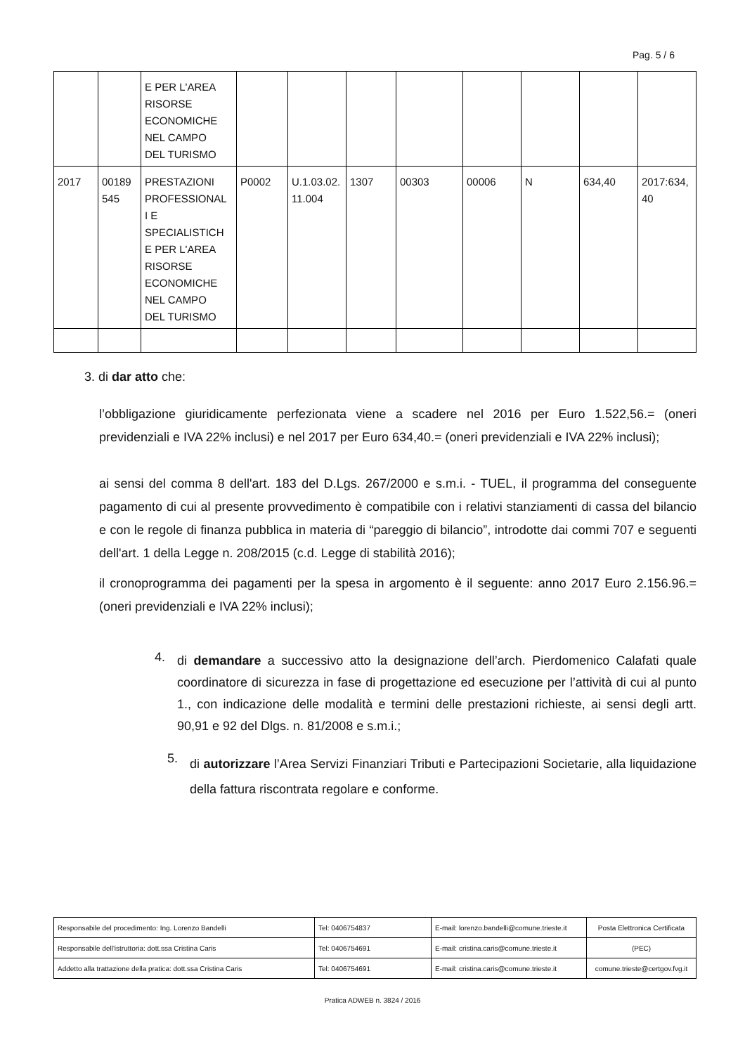Pag. 5 / 6
| | | E PER L'AREA RISORSE ECONOMICHE NEL CAMPO DEL TURISMO | | | | | | | | |
| 2017 | 00189 545 | PRESTAZIONI PROFESSIONAL I E SPECIALISTICH E PER L'AREA RISORSE ECONOMICHE NEL CAMPO DEL TURISMO | P0002 | U.1.03.02. 11.004 | 1307 | 00303 | 00006 | N | 634,40 | 2017:634, 40 |
3. di dar atto che:
l’obbligazione giuridicamente perfezionata viene a scadere nel 2016 per Euro 1.522,56.= (oneri previdenziali e IVA 22% inclusi) e nel 2017 per Euro 634,40.= (oneri previdenziali e IVA 22% inclusi);
ai sensi del comma 8 dell'art. 183 del D.Lgs. 267/2000 e s.m.i. - TUEL, il programma del conseguente pagamento di cui al presente provvedimento è compatibile con i relativi stanziamenti di cassa del bilancio e con le regole di finanza pubblica in materia di “pareggio di bilancio”, introdotte dai commi 707 e seguenti dell'art. 1 della Legge n. 208/2015 (c.d. Legge di stabilità 2016);
il cronoprogramma dei pagamenti per la spesa in argomento è il seguente: anno 2017 Euro 2.156.96.= (oneri previdenziali e IVA 22% inclusi);
4.
di demandare a successivo atto la designazione dell’arch. Pierdomenico Calafati quale coordinatore di sicurezza in fase di progettazione ed esecuzione per l’attività di cui al punto 1., con indicazione delle modalità e termini delle prestazioni richieste, ai sensi degli artt. 90,91 e 92 del Dlgs. n. 81/2008 e s.m.i.;
5.
di autorizzare l’Area Servizi Finanziari Tributi e Partecipazioni Societarie, alla liquidazione della fattura riscontrata regolare e conforme.
| Responsabile del procedimento: Ing. Lorenzo Bandelli | Tel: 0406754837 | E-mail: lorenzo.bandelli@comune.trieste.it | Posta Elettronica Certificata |
| Responsabile dell'istruttoria: dott.ssa Cristina Caris | Tel: 0406754691 | E-mail: cristina.caris@comune.trieste.it | (PEC) |
| Addetto alla trattazione della pratica: dott.ssa Cristina Caris | Tel: 0406754691 | E-mail: cristina.caris@comune.trieste.it | comune.trieste@certgov.fvg.it |
Pratica ADWEB n. 3824 / 2016